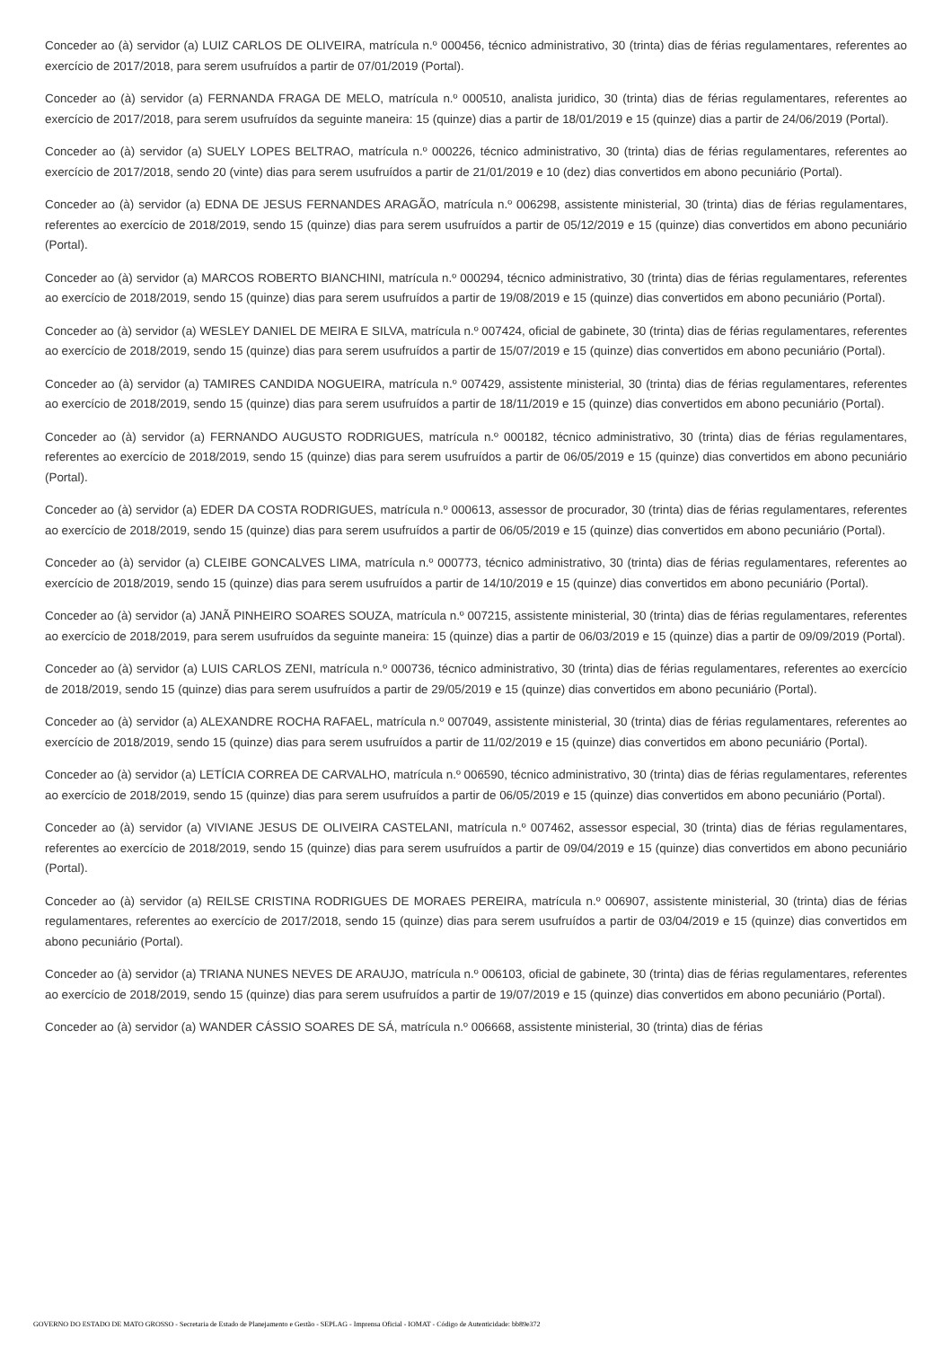Conceder ao (à) servidor (a) LUIZ CARLOS DE OLIVEIRA, matrícula n.º 000456, técnico administrativo, 30 (trinta) dias de férias regulamentares, referentes ao exercício de 2017/2018, para serem usufruídos a partir de 07/01/2019 (Portal).
Conceder ao (à) servidor (a) FERNANDA FRAGA DE MELO, matrícula n.º 000510, analista juridico, 30 (trinta) dias de férias regulamentares, referentes ao exercício de 2017/2018, para serem usufruídos da seguinte maneira: 15 (quinze) dias a partir de 18/01/2019 e 15 (quinze) dias a partir de 24/06/2019 (Portal).
Conceder ao (à) servidor (a) SUELY LOPES BELTRAO, matrícula n.º 000226, técnico administrativo, 30 (trinta) dias de férias regulamentares, referentes ao exercício de 2017/2018, sendo 20 (vinte) dias para serem usufruídos a partir de 21/01/2019 e 10 (dez) dias convertidos em abono pecuniário (Portal).
Conceder ao (à) servidor (a) EDNA DE JESUS FERNANDES ARAGÃO, matrícula n.º 006298, assistente ministerial, 30 (trinta) dias de férias regulamentares, referentes ao exercício de 2018/2019, sendo 15 (quinze) dias para serem usufruídos a partir de 05/12/2019 e 15 (quinze) dias convertidos em abono pecuniário (Portal).
Conceder ao (à) servidor (a) MARCOS ROBERTO BIANCHINI, matrícula n.º 000294, técnico administrativo, 30 (trinta) dias de férias regulamentares, referentes ao exercício de 2018/2019, sendo 15 (quinze) dias para serem usufruídos a partir de 19/08/2019 e 15 (quinze) dias convertidos em abono pecuniário (Portal).
Conceder ao (à) servidor (a) WESLEY DANIEL DE MEIRA E SILVA, matrícula n.º 007424, oficial de gabinete, 30 (trinta) dias de férias regulamentares, referentes ao exercício de 2018/2019, sendo 15 (quinze) dias para serem usufruídos a partir de 15/07/2019 e 15 (quinze) dias convertidos em abono pecuniário (Portal).
Conceder ao (à) servidor (a) TAMIRES CANDIDA NOGUEIRA, matrícula n.º 007429, assistente ministerial, 30 (trinta) dias de férias regulamentares, referentes ao exercício de 2018/2019, sendo 15 (quinze) dias para serem usufruídos a partir de 18/11/2019 e 15 (quinze) dias convertidos em abono pecuniário (Portal).
Conceder ao (à) servidor (a) FERNANDO AUGUSTO RODRIGUES, matrícula n.º 000182, técnico administrativo, 30 (trinta) dias de férias regulamentares, referentes ao exercício de 2018/2019, sendo 15 (quinze) dias para serem usufruídos a partir de 06/05/2019 e 15 (quinze) dias convertidos em abono pecuniário (Portal).
Conceder ao (à) servidor (a) EDER DA COSTA RODRIGUES, matrícula n.º 000613, assessor de procurador, 30 (trinta) dias de férias regulamentares, referentes ao exercício de 2018/2019, sendo 15 (quinze) dias para serem usufruídos a partir de 06/05/2019 e 15 (quinze) dias convertidos em abono pecuniário (Portal).
Conceder ao (à) servidor (a) CLEIBE GONCALVES LIMA, matrícula n.º 000773, técnico administrativo, 30 (trinta) dias de férias regulamentares, referentes ao exercício de 2018/2019, sendo 15 (quinze) dias para serem usufruídos a partir de 14/10/2019 e 15 (quinze) dias convertidos em abono pecuniário (Portal).
Conceder ao (à) servidor (a) JANÃ PINHEIRO SOARES SOUZA, matrícula n.º 007215, assistente ministerial, 30 (trinta) dias de férias regulamentares, referentes ao exercício de 2018/2019, para serem usufruídos da seguinte maneira: 15 (quinze) dias a partir de 06/03/2019 e 15 (quinze) dias a partir de 09/09/2019 (Portal).
Conceder ao (à) servidor (a) LUIS CARLOS ZENI, matrícula n.º 000736, técnico administrativo, 30 (trinta) dias de férias regulamentares, referentes ao exercício de 2018/2019, sendo 15 (quinze) dias para serem usufruídos a partir de 29/05/2019 e 15 (quinze) dias convertidos em abono pecuniário (Portal).
Conceder ao (à) servidor (a) ALEXANDRE ROCHA RAFAEL, matrícula n.º 007049, assistente ministerial, 30 (trinta) dias de férias regulamentares, referentes ao exercício de 2018/2019, sendo 15 (quinze) dias para serem usufruídos a partir de 11/02/2019 e 15 (quinze) dias convertidos em abono pecuniário (Portal).
Conceder ao (à) servidor (a) LETÍCIA CORREA DE CARVALHO, matrícula n.º 006590, técnico administrativo, 30 (trinta) dias de férias regulamentares, referentes ao exercício de 2018/2019, sendo 15 (quinze) dias para serem usufruídos a partir de 06/05/2019 e 15 (quinze) dias convertidos em abono pecuniário (Portal).
Conceder ao (à) servidor (a) VIVIANE JESUS DE OLIVEIRA CASTELANI, matrícula n.º 007462, assessor especial, 30 (trinta) dias de férias regulamentares, referentes ao exercício de 2018/2019, sendo 15 (quinze) dias para serem usufruídos a partir de 09/04/2019 e 15 (quinze) dias convertidos em abono pecuniário (Portal).
Conceder ao (à) servidor (a) REILSE CRISTINA RODRIGUES DE MORAES PEREIRA, matrícula n.º 006907, assistente ministerial, 30 (trinta) dias de férias regulamentares, referentes ao exercício de 2017/2018, sendo 15 (quinze) dias para serem usufruídos a partir de 03/04/2019 e 15 (quinze) dias convertidos em abono pecuniário (Portal).
Conceder ao (à) servidor (a) TRIANA NUNES NEVES DE ARAUJO, matrícula n.º 006103, oficial de gabinete, 30 (trinta) dias de férias regulamentares, referentes ao exercício de 2018/2019, sendo 15 (quinze) dias para serem usufruídos a partir de 19/07/2019 e 15 (quinze) dias convertidos em abono pecuniário (Portal).
Conceder ao (à) servidor (a) WANDER CÁSSIO SOARES DE SÁ, matrícula n.º 006668, assistente ministerial, 30 (trinta) dias de férias
GOVERNO DO ESTADO DE MATO GROSSO - Secretaria de Estado de Planejamento e Gestão - SEPLAG - Imprensa Oficial - IOMAT - Código de Autenticidade: bb89e372